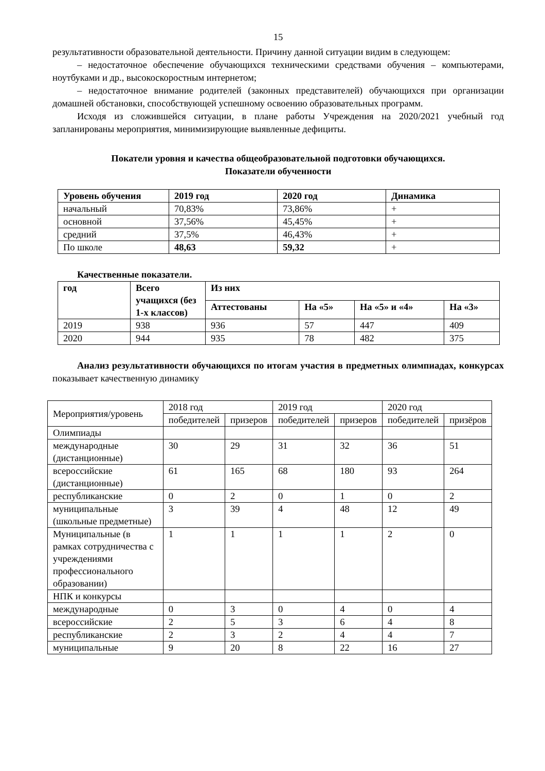15
результативности образовательной деятельности. Причину данной ситуации видим в следующем:
– недостаточное обеспечение обучающихся техническими средствами обучения – компьютерами, ноутбуками и др., высокоскоростным интернетом;
– недостаточное внимание родителей (законных представителей) обучающихся при организации домашней обстановки, способствующей успешному освоению образовательных программ.
Исходя из сложившейся ситуации, в плане работы Учреждения на 2020/2021 учебный год запланированы мероприятия, минимизирующие выявленные дефициты.
Покатели уровня и качества общеобразовательной подготовки обучающихся.
Показатели обученности
| Уровень обучения | 2019 год | 2020 год | Динамика |
| --- | --- | --- | --- |
| начальный | 70,83% | 73,86% | + |
| основной | 37,56% | 45,45% | + |
| средний | 37,5% | 46,43% | + |
| По школе | 48,63 | 59,32 | + |
Качественные показатели.
| год | Всего учащихся (без 1-х классов) | Из них | | | |
| --- | --- | --- | --- | --- | --- |
| | | Аттестованы | На «5» | На «5» и «4» | На «3» |
| 2019 | 938 | 936 | 57 | 447 | 409 |
| 2020 | 944 | 935 | 78 | 482 | 375 |
Анализ результативности обучающихся по итогам участия в предметных олимпиадах, конкурсах показывает качественную динамику
| Мероприятия/уровень | 2018 год | | 2019 год | | 2020 год | |
| | победителей | призеров | победителей | призеров | победителей | призёров |
| Олимпиады | | | | | | |
| международные (дистанционные) | 30 | 29 | 31 | 32 | 36 | 51 |
| всероссийские (дистанционные) | 61 | 165 | 68 | 180 | 93 | 264 |
| республиканские | 0 | 2 | 0 | 1 | 0 | 2 |
| муниципальные (школьные предметные) | 3 | 39 | 4 | 48 | 12 | 49 |
| Муниципальные (в рамках сотрудничества с учреждениями профессионального образовании) | 1 | 1 | 1 | 1 | 2 | 0 |
| НПК и конкурсы | | | | | | |
| международные | 0 | 3 | 0 | 4 | 0 | 4 |
| всероссийские | 2 | 5 | 3 | 6 | 4 | 8 |
| республиканские | 2 | 3 | 2 | 4 | 4 | 7 |
| муниципальные | 9 | 20 | 8 | 22 | 16 | 27 |